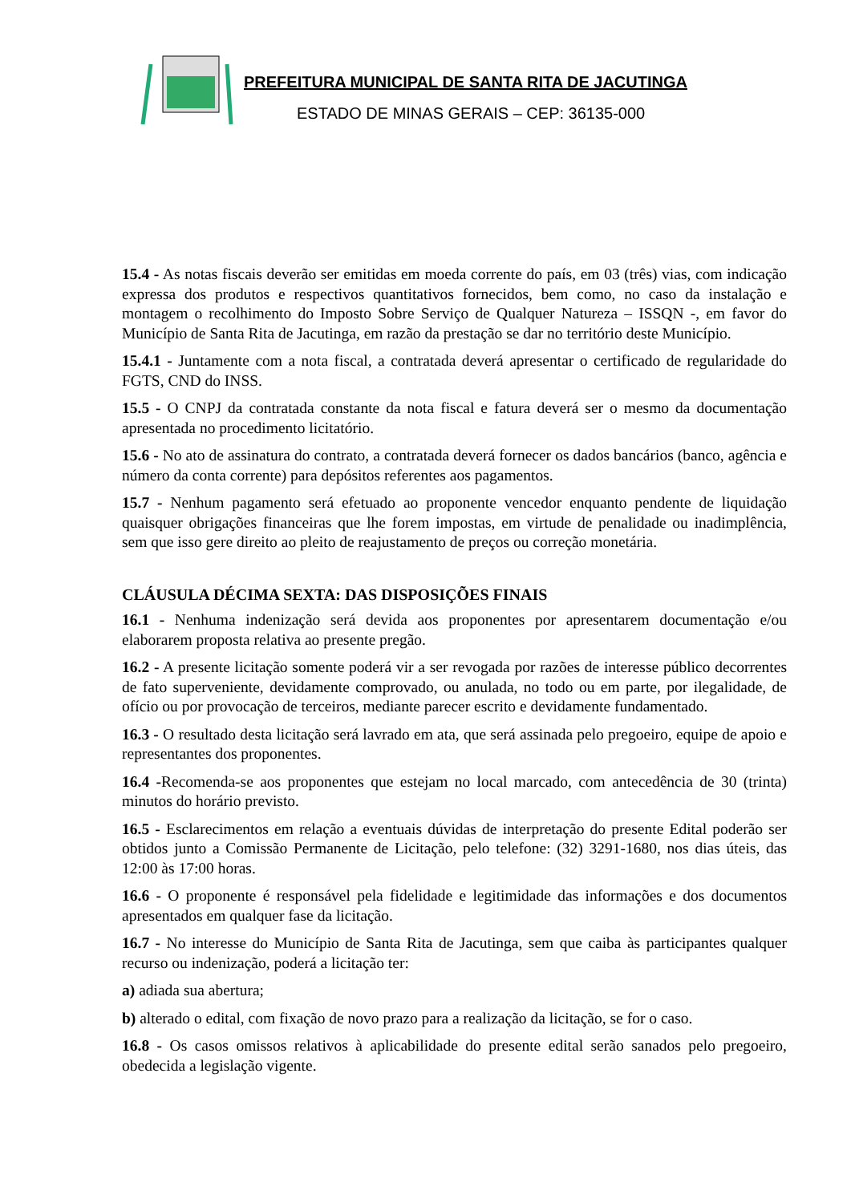PREFEITURA MUNICIPAL DE SANTA RITA DE JACUTINGA
ESTADO DE MINAS GERAIS – CEP: 36135-000
15.4 - As notas fiscais deverão ser emitidas em moeda corrente do país, em 03 (três) vias, com indicação expressa dos produtos e respectivos quantitativos fornecidos, bem como, no caso da instalação e montagem o recolhimento do Imposto Sobre Serviço de Qualquer Natureza – ISSQN -, em favor do Município de Santa Rita de Jacutinga, em razão da prestação se dar no território deste Município.
15.4.1 - Juntamente com a nota fiscal, a contratada deverá apresentar o certificado de regularidade do FGTS, CND do INSS.
15.5 - O CNPJ da contratada constante da nota fiscal e fatura deverá ser o mesmo da documentação apresentada no procedimento licitatório.
15.6 - No ato de assinatura do contrato, a contratada deverá fornecer os dados bancários (banco, agência e número da conta corrente) para depósitos referentes aos pagamentos.
15.7 - Nenhum pagamento será efetuado ao proponente vencedor enquanto pendente de liquidação quaisquer obrigações financeiras que lhe forem impostas, em virtude de penalidade ou inadimplência, sem que isso gere direito ao pleito de reajustamento de preços ou correção monetária.
CLÁUSULA DÉCIMA SEXTA: DAS DISPOSIÇÕES FINAIS
16.1 - Nenhuma indenização será devida aos proponentes por apresentarem documentação e/ou elaborarem proposta relativa ao presente pregão.
16.2 - A presente licitação somente poderá vir a ser revogada por razões de interesse público decorrentes de fato superveniente, devidamente comprovado, ou anulada, no todo ou em parte, por ilegalidade, de ofício ou por provocação de terceiros, mediante parecer escrito e devidamente fundamentado.
16.3 - O resultado desta licitação será lavrado em ata, que será assinada pelo pregoeiro, equipe de apoio e representantes dos proponentes.
16.4 -Recomenda-se aos proponentes que estejam no local marcado, com antecedência de 30 (trinta) minutos do horário previsto.
16.5 - Esclarecimentos em relação a eventuais dúvidas de interpretação do presente Edital poderão ser obtidos junto a Comissão Permanente de Licitação, pelo telefone: (32) 3291-1680, nos dias úteis, das 12:00 às 17:00 horas.
16.6 - O proponente é responsável pela fidelidade e legitimidade das informações e dos documentos apresentados em qualquer fase da licitação.
16.7 - No interesse do Município de Santa Rita de Jacutinga, sem que caiba às participantes qualquer recurso ou indenização, poderá a licitação ter:
a) adiada sua abertura;
b) alterado o edital, com fixação de novo prazo para a realização da licitação, se for o caso.
16.8 - Os casos omissos relativos à aplicabilidade do presente edital serão sanados pelo pregoeiro, obedecida a legislação vigente.